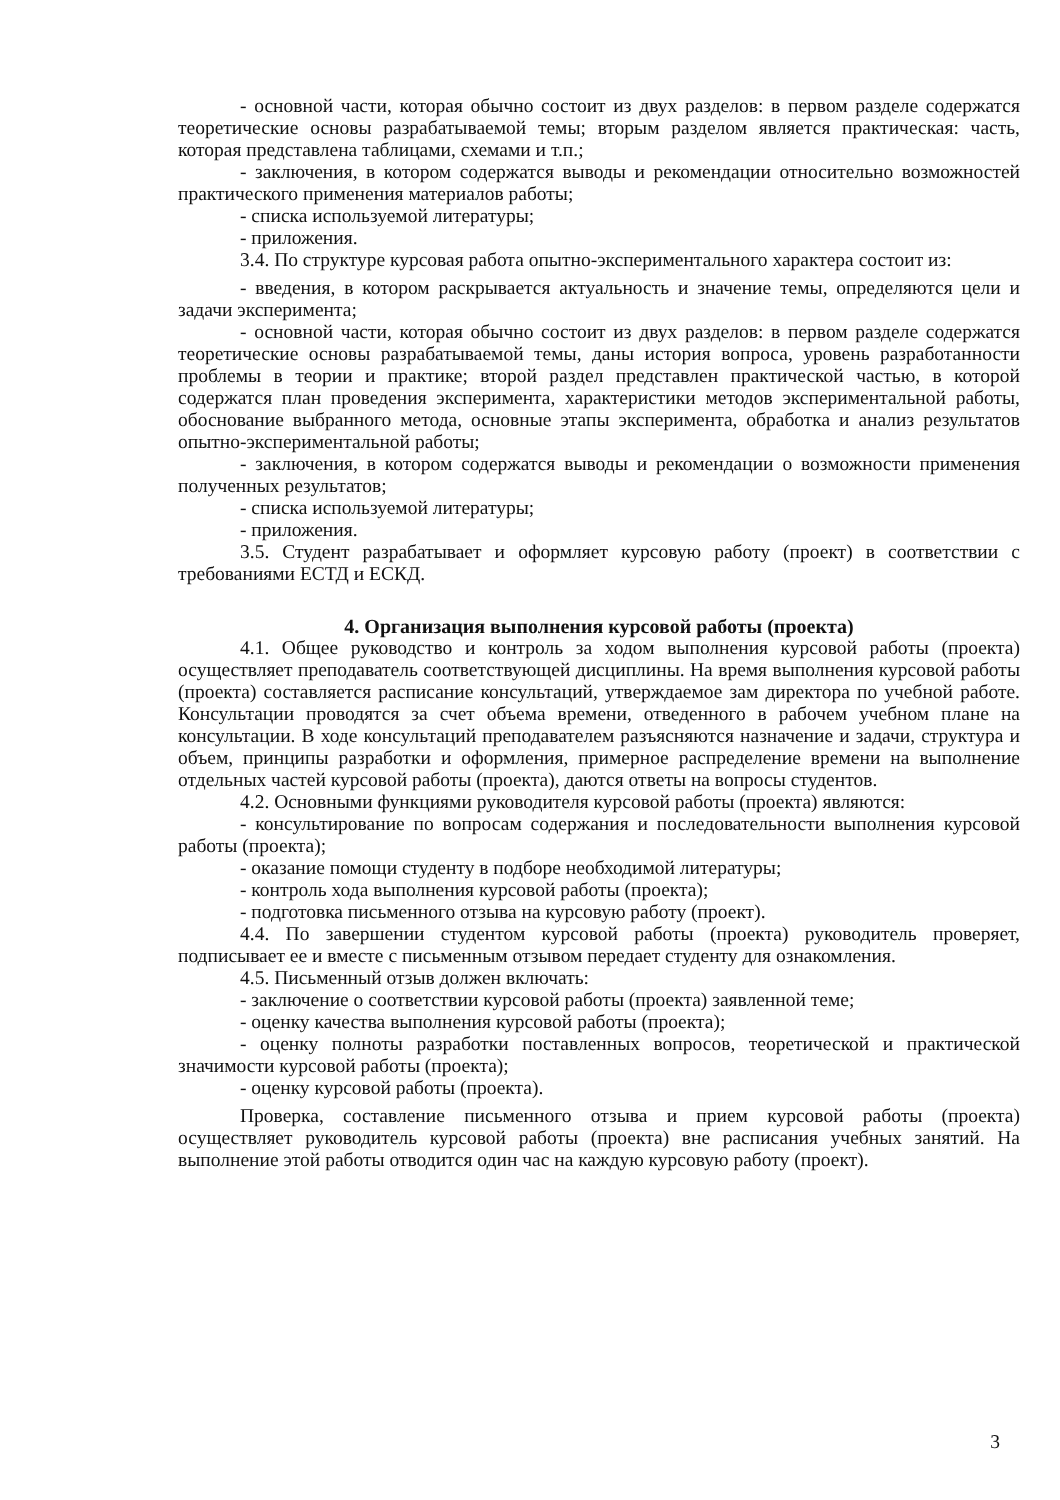- основной части, которая обычно состоит из двух разделов: в первом разделе содержатся теоретические основы разрабатываемой темы; вторым разделом является практическая: часть, которая представлена таблицами, схемами и т.п.;
- заключения, в котором содержатся выводы и рекомендации относительно возможностей практического применения материалов работы;
- списка используемой литературы;
- приложения.
3.4. По структуре курсовая работа опытно-экспериментального характера состоит из:
- введения, в котором раскрывается актуальность и значение темы, определяются цели и задачи эксперимента;
- основной части, которая обычно состоит из двух разделов: в первом разделе содержатся теоретические основы разрабатываемой темы, даны история вопроса, уровень разработанности проблемы в теории и практике; второй раздел представлен практической частью, в которой содержатся план проведения эксперимента, характеристики методов экспериментальной работы, обоснование выбранного метода, основные этапы эксперимента, обработка и анализ результатов опытно-экспериментальной работы;
- заключения, в котором содержатся выводы и рекомендации о возможности применения полученных результатов;
- списка используемой литературы;
- приложения.
3.5. Студент разрабатывает и оформляет курсовую работу (проект) в соответствии с требованиями ЕСТД и ЕСКД.
4. Организация выполнения курсовой работы (проекта)
4.1. Общее руководство и контроль за ходом выполнения курсовой работы (проекта) осуществляет преподаватель соответствующей дисциплины. На время выполнения курсовой работы (проекта) составляется расписание консультаций, утверждаемое зам директора по учебной работе. Консультации проводятся за счет объема времени, отведенного в рабочем учебном плане на консультации. В ходе консультаций преподавателем разъясняются назначение и задачи, структура и объем, принципы разработки и оформления, примерное распределение времени на выполнение отдельных частей курсовой работы (проекта), даются ответы на вопросы студентов.
4.2. Основными функциями руководителя курсовой работы (проекта) являются:
- консультирование по вопросам содержания и последовательности выполнения курсовой работы (проекта);
- оказание помощи студенту в подборе необходимой литературы;
- контроль хода выполнения курсовой работы (проекта);
- подготовка письменного отзыва на курсовую работу (проект).
4.4. По завершении студентом курсовой работы (проекта) руководитель проверяет, подписывает ее и вместе с письменным отзывом передает студенту для ознакомления.
4.5. Письменный отзыв должен включать:
- заключение о соответствии курсовой работы (проекта) заявленной теме;
- оценку качества выполнения курсовой работы (проекта);
- оценку полноты разработки поставленных вопросов, теоретической и практической значимости курсовой работы (проекта);
- оценку курсовой работы (проекта).
Проверка, составление письменного отзыва и прием курсовой работы (проекта) осуществляет руководитель курсовой работы (проекта) вне расписания учебных занятий. На выполнение этой работы отводится один час на каждую курсовую работу (проект).
3